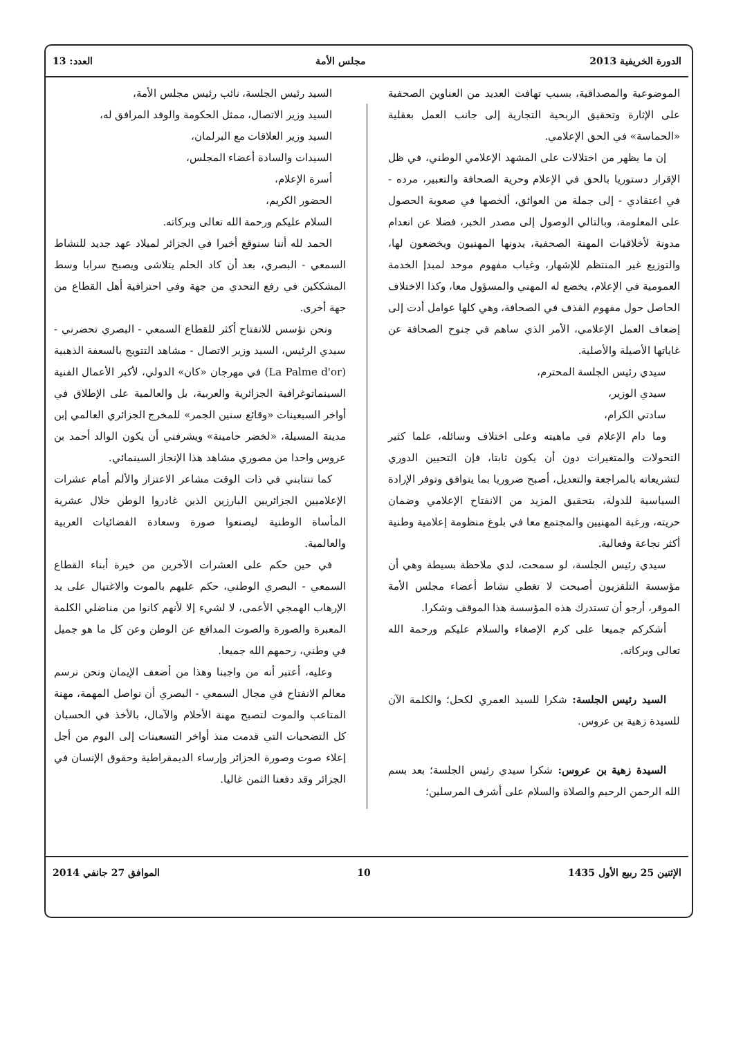الدورة الخريفية 2013 مجلس الأمة العدد: 13
الموضوعية والمصداقية، بسبب تهافت العديد من العناوين الصحفية على الإثارة وتحقيق الربحية التجارية إلى جانب العمل بعقلية «الحماسة» في الحق الإعلامي.
إن ما يظهر من اختلالات على المشهد الإعلامي الوطني، في ظل الإقرار دستوريا بالحق في الإعلام وحرية الصحافة والتعبير، مرده - في اعتقادي - إلى جملة من العوائق، ألخصها في صعوبة الحصول على المعلومة، وبالتالي الوصول إلى مصدر الخبر، فضلا عن انعدام مدونة لأخلاقيات المهنة الصحفية، يدونها المهنيون ويخضعون لها، والتوزيع غير المنتظم للإشهار، وغياب مفهوم موحد لمبدإ الخدمة العمومية في الإعلام، يخضع له المهني والمسؤول معا، وكذا الاختلاف الحاصل حول مفهوم القذف في الصحافة، وهي كلها عوامل أدت إلى إضعاف العمل الإعلامي، الأمر الذي ساهم في جنوح الصحافة عن غاياتها الأصيلة والأصلية.
سيدي رئيس الجلسة المحترم،
سيدي الوزير،
سادتي الكرام،
وما دام الإعلام في ماهيته وعلى اختلاف وسائله، علما كثير التحولات والمتغيرات دون أن يكون ثابتا، فإن التحيين الدوري لتشريعاته بالمراجعة والتعديل، أصبح ضروريا بما يتوافق وتوفر الإرادة السياسية للدولة، بتحقيق المزيد من الانفتاح الإعلامي وضمان حريته، ورغبة المهنيين والمجتمع معا في بلوغ منظومة إعلامية وطنية أكثر نجاعة وفعالية.
سيدي رئيس الجلسة، لو سمحت، لدي ملاحظة بسيطة وهي أن مؤسسة التلفزيون أصبحت لا تغطي نشاط أعضاء مجلس الأمة الموقر، أرجو أن تستدرك هذه المؤسسة هذا الموقف وشكرا.
أشكركم جميعا على كرم الإصغاء والسلام عليكم ورحمة الله تعالى وبركاته.
السيد رئيس الجلسة: شكرا للسيد العمري لكحل؛ والكلمة الآن للسيدة زهية بن عروس.
السيدة زهية بن عروس: شكرا سيدي رئيس الجلسة؛ بعد بسم الله الرحمن الرحيم والصلاة والسلام على أشرف المرسلين؛
السيد رئيس الجلسة، نائب رئيس مجلس الأمة،
السيد وزير الاتصال، ممثل الحكومة والوفد المرافق له،
السيد وزير العلاقات مع البرلمان،
السيدات والسادة أعضاء المجلس،
أسرة الإعلام،
الحضور الكريم،
السلام عليكم ورحمة الله تعالى وبركاته.
الحمد لله أننا سنوقع أخيرا في الجزائر لميلاد عهد جديد للنشاط السمعي - البصري، بعد أن كاد الحلم يتلاشى ويصبح سرابا وسط المشككين في رفع التحدي من جهة وفي احترافية أهل القطاع من جهة أخرى.
ونحن نؤسس للانفتاح أكثر للقطاع السمعي - البصري تحضرني - سيدي الرئيس، السيد وزير الاتصال - مشاهد التتويج بالسعفة الذهبية (La Palme d'or) في مهرجان «كان» الدولي، لأكبر الأعمال الفنية السينماتوغرافية الجزائرية والعربية، بل والعالمية على الإطلاق في أواخر السبعينات «وقائع سنين الجمر» للمخرج الجزائري العالمي إبن مدينة المسيلة، «لخضر حامينة» ويشرفني أن يكون الوالد أحمد بن عروس واحدا من مصوري مشاهد هذا الإنجاز السينمائي.
كما تنتابني في ذات الوقت مشاعر الاعتزاز والألم أمام عشرات الإعلاميين الجزائريين البارزين الذين غادروا الوطن خلال عشرية المأساة الوطنية ليصنعوا صورة وسعادة الفضائيات العربية والعالمية.
في حين حكم على العشرات الآخرين من خيرة أبناء القطاع السمعي - البصري الوطني، حكم عليهم بالموت والاغتيال على يد الإرهاب الهمجي الأعمى، لا لشيء إلا لأنهم كانوا من مناضلي الكلمة المعبرة والصورة والصوت المدافع عن الوطن وعن كل ما هو جميل في وطني، رحمهم الله جميعا.
وعليه، أعتبر أنه من واجبنا وهذا من أضعف الإيمان ونحن نرسم معالم الانفتاح في مجال السمعي - البصري أن نواصل المهمة، مهنة المتاعب والموت لتصبح مهنة الأحلام والآمال، بالأخذ في الحسبان كل التضحيات التي قدمت منذ أواخر التسعينات إلى اليوم من أجل إعلاء صوت وصورة الجزائر وإرساء الديمقراطية وحقوق الإنسان في الجزائر وقد دفعنا الثمن غاليا.
الإثنين 25 ربيع الأول 1435 10 الموافق 27 جانفي 2014